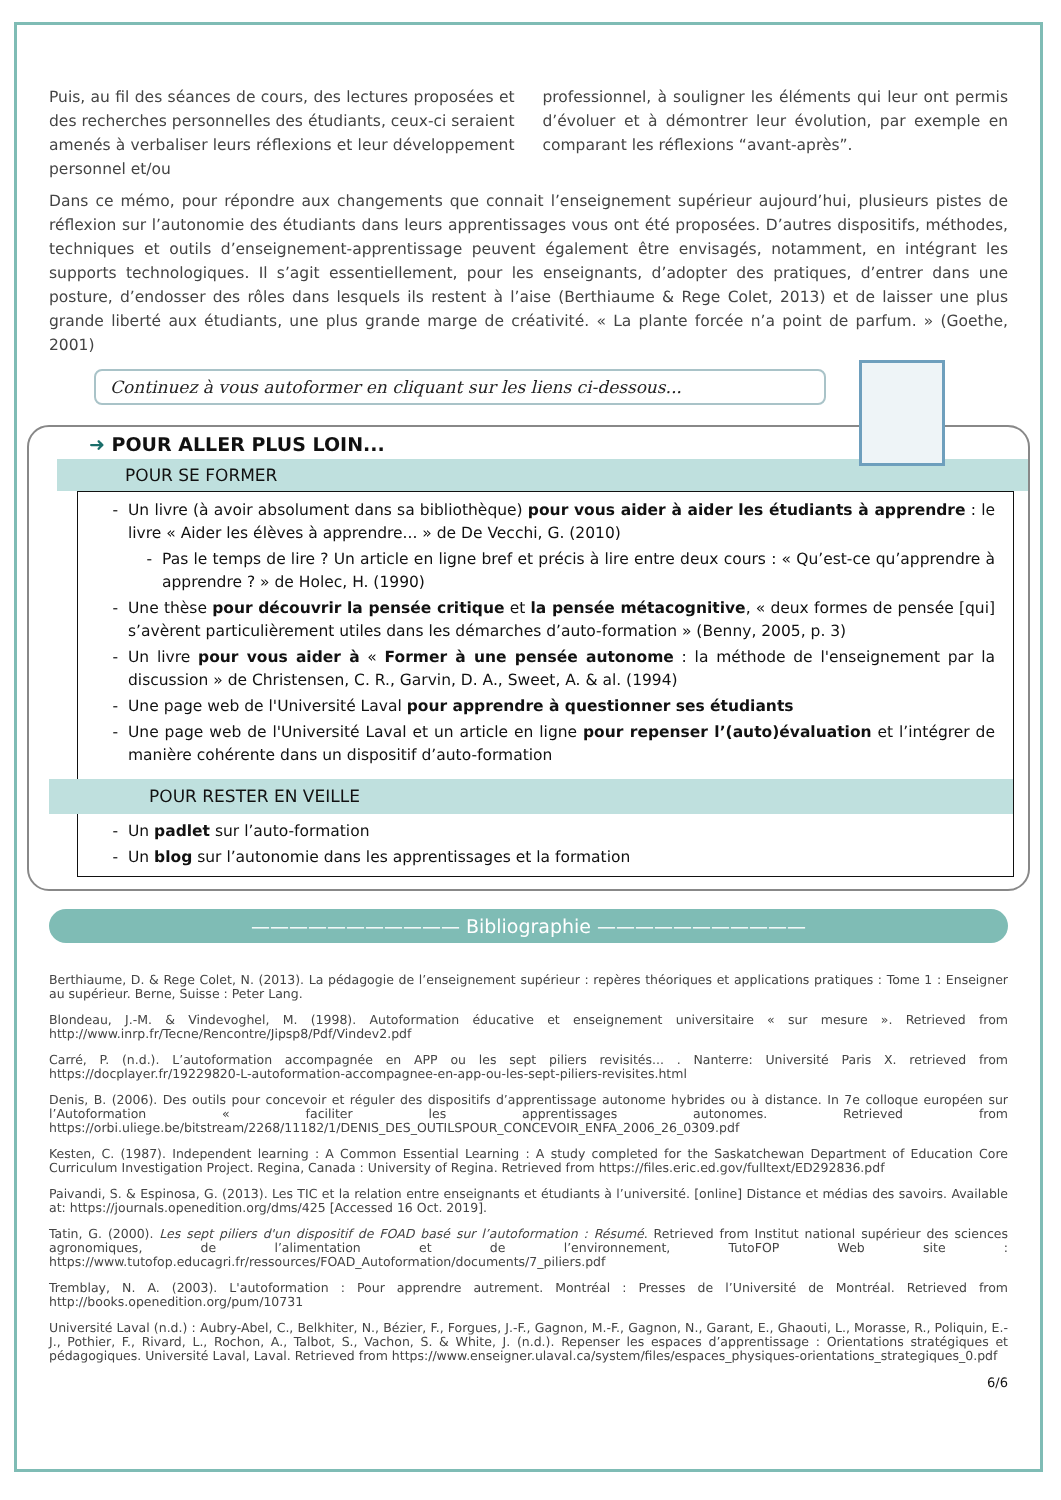Puis, au fil des séances de cours, des lectures proposées et des recherches personnelles des étudiants, ceux-ci seraient amenés à verbaliser leurs réflexions et leur développement personnel et/ou
professionnel, à souligner les éléments qui leur ont permis d’évoluer et à démontrer leur évolution, par exemple en comparant les réflexions “avant-après”.
Dans ce mémo, pour répondre aux changements que connait l’enseignement supérieur aujourd’hui, plusieurs pistes de réflexion sur l’autonomie des étudiants dans leurs apprentissages vous ont été proposées. D’autres dispositifs, méthodes, techniques et outils d’enseignement-apprentissage peuvent également être envisagés, notamment, en intégrant les supports technologiques. Il s’agit essentiellement, pour les enseignants, d’adopter des pratiques, d’entrer dans une posture, d’endosser des rôles dans lesquels ils restent à l’aise (Berthiaume & Rege Colet, 2013) et de laisser une plus grande liberté aux étudiants, une plus grande marge de créativité. « La plante forcée n’a point de parfum. » (Goethe, 2001)
Continuez à vous autoformer en cliquant sur les liens ci-dessous...
➜ POUR ALLER PLUS LOIN...
POUR SE FORMER
Un livre (à avoir absolument dans sa bibliothèque) pour vous aider à aider les étudiants à apprendre : le livre « Aider les élèves à apprendre... » de De Vecchi, G. (2010)
Pas le temps de lire ? Un article en ligne bref et précis à lire entre deux cours : « Qu’est-ce qu’apprendre à apprendre ? » de Holec, H. (1990)
Une thèse pour découvrir la pensée critique et la pensée métacognitive, « deux formes de pensée [qui] s’avèrent particulièrement utiles dans les démarches d’auto-formation » (Benny, 2005, p. 3)
Un livre pour vous aider à « Former à une pensée autonome : la méthode de l'enseignement par la discussion » de Christensen, C. R., Garvin, D. A., Sweet, A. & al. (1994)
Une page web de l'Université Laval pour apprendre à questionner ses étudiants
Une page web de l'Université Laval et un article en ligne pour repenser l’(auto)évaluation et l’intégrer de manière cohérente dans un dispositif d’auto-formation
POUR RESTER EN VEILLE
Un padlet sur l’auto-formation
Un blog sur l’autonomie dans les apprentissages et la formation
——————————— Bibliographie ———————————
Berthiaume, D. & Rege Colet, N. (2013). La pédagogie de l’enseignement supérieur : repères théoriques et applications pratiques : Tome 1 : Enseigner au supérieur. Berne, Suisse : Peter Lang.
Blondeau, J.-M. & Vindevoghel, M. (1998). Autoformation éducative et enseignement universitaire « sur mesure ». Retrieved from http://www.inrp.fr/Tecne/Rencontre/Jipsp8/Pdf/Vindev2.pdf
Carré, P. (n.d.). L’autoformation accompagnée en APP ou les sept piliers revisités... . Nanterre: Université Paris X. retrieved from https://docplayer.fr/19229820-L-autoformation-accompagnee-en-app-ou-les-sept-piliers-revisites.html
Denis, B. (2006). Des outils pour concevoir et réguler des dispositifs d’apprentissage autonome hybrides ou à distance. In 7e colloque européen sur l’Autoformation « faciliter les apprentissages autonomes. Retrieved from https://orbi.uliege.be/bitstream/2268/11182/1/DENIS_DES_OUTILSPOUR_CONCEVOIR_ENFA_2006_26_0309.pdf
Kesten, C. (1987). Independent learning : A Common Essential Learning : A study completed for the Saskatchewan Department of Education Core Curriculum Investigation Project. Regina, Canada : University of Regina. Retrieved from https://files.eric.ed.gov/fulltext/ED292836.pdf
Paivandi, S. & Espinosa, G. (2013). Les TIC et la relation entre enseignants et étudiants à l’université. [online] Distance et médias des savoirs. Available at: https://journals.openedition.org/dms/425 [Accessed 16 Oct. 2019].
Tatin, G. (2000). Les sept piliers d'un dispositif de FOAD basé sur l’autoformation : Résumé. Retrieved from Institut national supérieur des sciences agronomiques, de l’alimentation et de l’environnement, TutoFOP Web site : https://www.tutofop.educagri.fr/ressources/FOAD_Autoformation/documents/7_piliers.pdf
Tremblay, N. A. (2003). L'autoformation : Pour apprendre autrement. Montréal : Presses de l’Université de Montréal. Retrieved from http://books.openedition.org/pum/10731
Université Laval (n.d.) : Aubry-Abel, C., Belkhiter, N., Bézier, F., Forgues, J.-F., Gagnon, M.-F., Gagnon, N., Garant, E., Ghaouti, L., Morasse, R., Poliquin, E.-J., Pothier, F., Rivard, L., Rochon, A., Talbot, S., Vachon, S. & White, J. (n.d.). Repenser les espaces d’apprentissage : Orientations stratégiques et pédagogiques. Université Laval, Laval. Retrieved from https://www.enseigner.ulaval.ca/system/files/espaces_physiques-orientations_strategiques_0.pdf
6/6